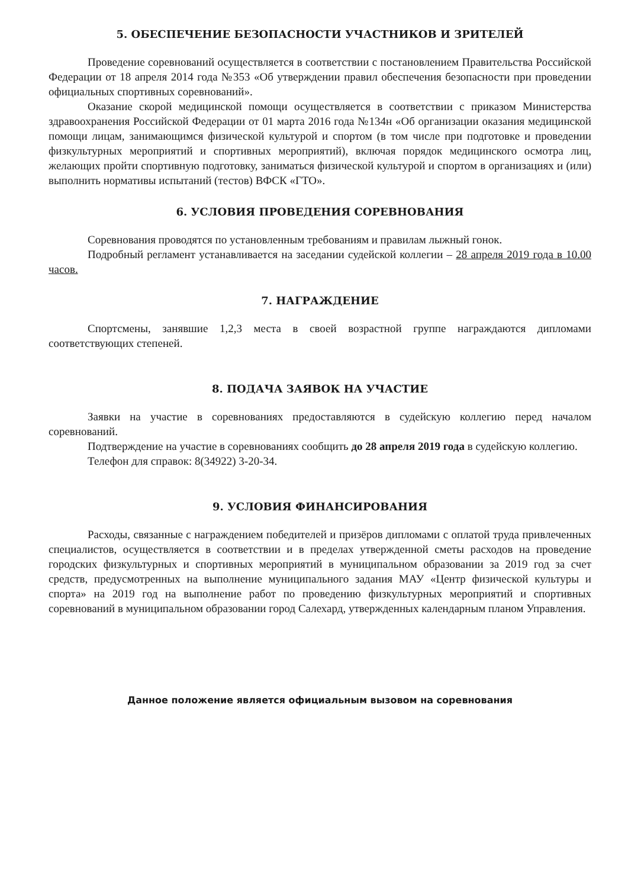5. ОБЕСПЕЧЕНИЕ БЕЗОПАСНОСТИ УЧАСТНИКОВ И ЗРИТЕЛЕЙ
Проведение соревнований осуществляется в соответствии с постановлением Правительства Российской Федерации от 18 апреля 2014 года №353 «Об утверждении правил обеспечения безопасности при проведении официальных спортивных соревнований».
Оказание скорой медицинской помощи осуществляется в соответствии с приказом Министерства здравоохранения Российской Федерации от 01 марта 2016 года №134н «Об организации оказания медицинской помощи лицам, занимающимся физической культурой и спортом (в том числе при подготовке и проведении физкультурных мероприятий и спортивных мероприятий), включая порядок медицинского осмотра лиц, желающих пройти спортивную подготовку, заниматься физической культурой и спортом в организациях и (или) выполнить нормативы испытаний (тестов) ВФСК «ГТО».
6. УСЛОВИЯ ПРОВЕДЕНИЯ СОРЕВНОВАНИЯ
Соревнования проводятся по установленным требованиям и правилам лыжный гонок.
Подробный регламент устанавливается на заседании судейской коллегии – 28 апреля 2019 года в 10.00 часов.
7. НАГРАЖДЕНИЕ
Спортсмены, занявшие 1,2,3 места в своей возрастной группе награждаются дипломами соответствующих степеней.
8. ПОДАЧА ЗАЯВОК НА УЧАСТИЕ
Заявки на участие в соревнованиях предоставляются в судейскую коллегию перед началом соревнований.
Подтверждение на участие в соревнованиях сообщить до 28 апреля 2019 года в судейскую коллегию.
Телефон для справок: 8(34922) 3-20-34.
9. УСЛОВИЯ ФИНАНСИРОВАНИЯ
Расходы, связанные с награждением победителей и призёров дипломами с оплатой труда привлеченных специалистов, осуществляется в соответствии и в пределах утвержденной сметы расходов на проведение городских физкультурных и спортивных мероприятий в муниципальном образовании за 2019 год за счет средств, предусмотренных на выполнение муниципального задания МАУ «Центр физической культуры и спорта» на 2019 год на выполнение работ по проведению физкультурных мероприятий и спортивных соревнований в муниципальном образовании город Салехард, утвержденных календарным планом Управления.
Данное положение является официальным вызовом на соревнования